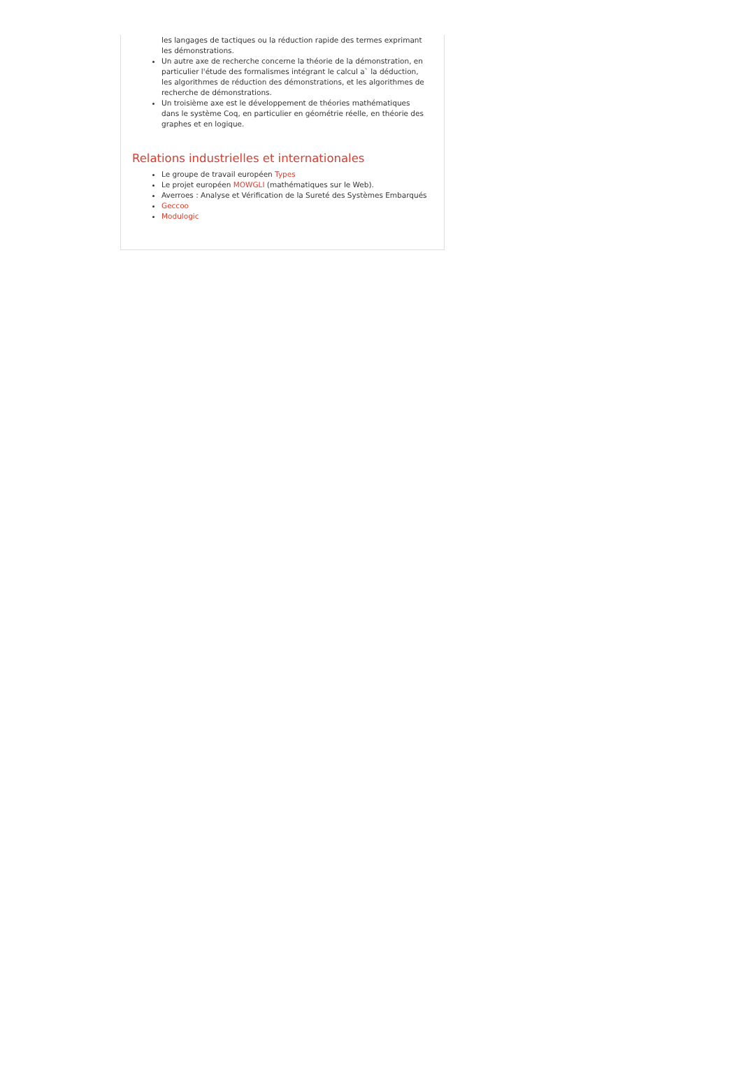les langages de tactiques ou la réduction rapide des termes exprimant les démonstrations.
Un autre axe de recherche concerne la théorie de la démonstration, en particulier l'étude des formalismes intégrant le calcul a` la déduction, les algorithmes de réduction des démonstrations, et les algorithmes de recherche de démonstrations.
Un troisième axe est le développement de théories mathématiques dans le système Coq, en particulier en géométrie réelle, en théorie des graphes et en logique.
Relations industrielles et internationales
Le groupe de travail européen Types
Le projet européen MOWGLI (mathématiques sur le Web).
Averroes : Analyse et Vérification de la Sureté des Systèmes Embarqués
Geccoo
Modulogic